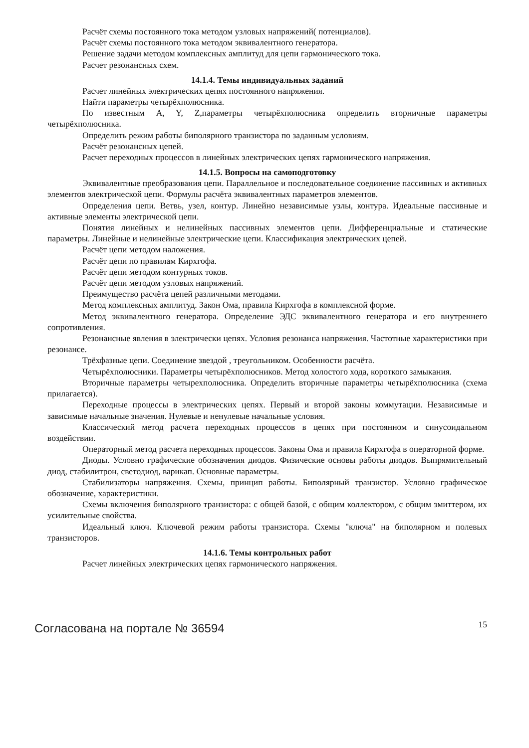Расчёт схемы постоянного тока методом узловых напряжений( потенциалов).
Расчёт схемы постоянного тока методом эквивалентного генератора.
Решение задачи методом комплексных амплитуд для цепи гармонического тока.
Расчет резонансных схем.
14.1.4. Темы индивидуальных заданий
Расчет линейных электрических цепях постоянного напряжения.
Найти параметры четырёхполюсника.
По известным A, Y, Z,параметры четырёхполюсника определить вторничные параметры четырёхполюсника.
Определить режим работы биполярного транзистора по заданным условиям.
Расчёт резонансных цепей.
Расчет переходных процессов в линейных электрических цепях гармонического напряжения.
14.1.5. Вопросы на самоподготовку
Эквивалентные преобразования цепи. Параллельное и последовательное соединение пассивных и активных элементов электрической цепи. Формулы расчёта эквивалентных параметров элементов.
Определения цепи. Ветвь, узел, контур. Линейно независимые узлы, контура. Идеальные пассивные и активные элементы электрической цепи.
Понятия линейных и нелинейных пассивных элементов цепи. Дифференциальные и статические параметры. Линейные и нелинейные электрические цепи. Классификация электрических цепей.
Расчёт цепи методом наложения.
Расчёт цепи по правилам Кирхгофа.
Расчёт цепи методом контурных токов.
Расчёт цепи методом узловых напряжений.
Преимущество расчёта цепей различными методами.
Метод комплексных амплитуд. Закон Ома, правила Кирхгофа в комплексной форме.
Метод эквивалентного генератора. Определение ЭДС эквивалентного генератора и его внутреннего сопротивления.
Резонансные явления в электрически цепях. Условия резонанса напряжения. Частотные характеристики при резонансе.
Трёхфазные цепи. Соединение звездой , треугольником. Особенности расчёта.
Четырёхполюсники. Параметры четырёхполюсников. Метод холостого хода, короткого замыкания.
Вторичные параметры четырехполюсника. Определить вторичные параметры четырёхполюсника (схема прилагается).
Переходные процессы в электрических цепях. Первый и второй законы коммутации. Независимые и зависимые начальные значения. Нулевые и ненулевые начальные условия.
Классический метод расчета переходных процессов в цепях при постоянном и синусоидальном воздействии.
Операторный метод расчета переходных процессов. Законы Ома и правила Кирхгофа в операторной форме.
Диоды. Условно графические обозначения диодов. Физические основы работы диодов. Выпрямительный диод, стабилитрон, светодиод, варикап. Основные параметры.
Стабилизаторы напряжения. Схемы, принцип работы. Биполярный транзистор. Условно графическое обозначение, характеристики.
Схемы включения биполярного транзистора: с общей базой, с общим коллектором, с общим эмиттером, их усилительные свойства.
Идеальный ключ. Ключевой режим работы транзистора. Схемы "ключа" на биполярном и полевых транзисторов.
14.1.6. Темы контрольных работ
Расчет линейных электрических цепях гармонического напряжения.
Согласована на портале № 36594 15